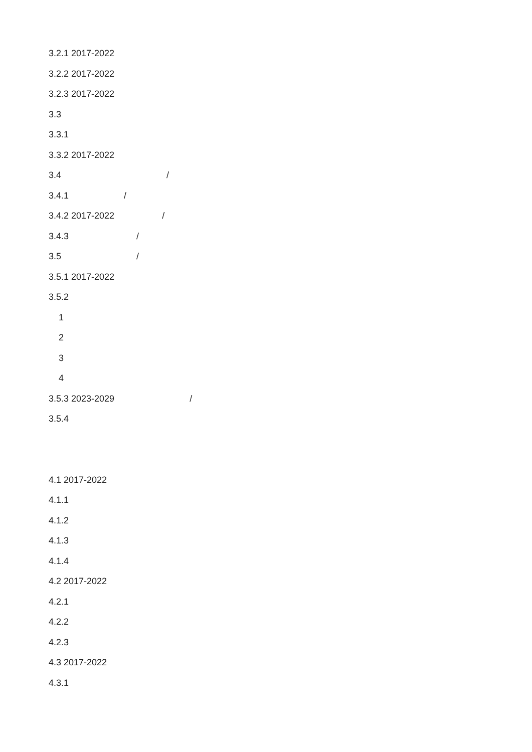3.2.1 2017-2022
3.2.2 2017-2022
3.2.3 2017-2022
3.3
3.3.1
3.3.2 2017-2022
3.4 /
3.4.1 /
3.4.2 2017-2022 /
3.4.3 /
3.5 /
3.5.1 2017-2022
3.5.2
1
2
3
4
3.5.3 2023-2029 /
3.5.4
4.1 2017-2022
4.1.1
4.1.2
4.1.3
4.1.4
4.2 2017-2022
4.2.1
4.2.2
4.2.3
4.3 2017-2022
4.3.1